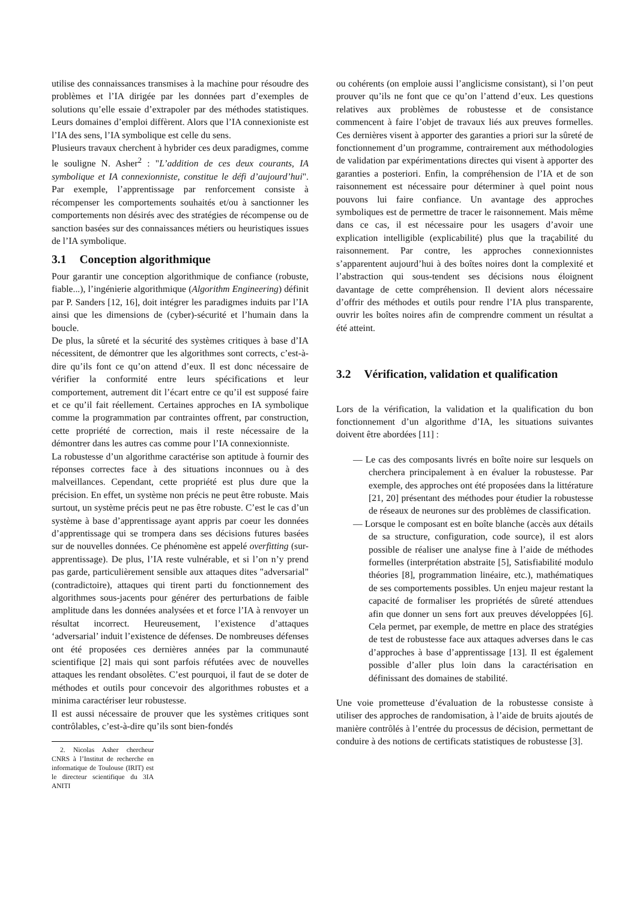utilise des connaissances transmises à la machine pour résoudre des problèmes et l’IA dirigée par les données part d’exemples de solutions qu’elle essaie d’extrapoler par des méthodes statistiques. Leurs domaines d’emploi diffèrent. Alors que l’IA connexioniste est l’IA des sens, l’IA symbolique est celle du sens.
Plusieurs travaux cherchent à hybrider ces deux paradigmes, comme le souligne N. Asher<sup>2</sup> : "L’addition de ces deux courants, IA symbolique et IA connexionniste, constitue le défi d’aujourd’hui". Par exemple, l’apprentissage par renforcement consiste à récompenser les comportements souhaités et/ou à sanctionner les comportements non désirés avec des stratégies de récompense ou de sanction basées sur des connaissances métiers ou heuristiques issues de l’IA symbolique.
3.1 Conception algorithmique
Pour garantir une conception algorithmique de confiance (robuste, fiable...), l’ingénierie algorithmique (Algorithm Engineering) définit par P. Sanders [12, 16], doit intégrer les paradigmes induits par l’IA ainsi que les dimensions de (cyber)-sécurité et l’humain dans la boucle.
De plus, la sûreté et la sécurité des systèmes critiques à base d’IA nécessitent, de démontrer que les algorithmes sont corrects, c’est-à-dire qu’ils font ce qu’on attend d’eux. Il est donc nécessaire de vérifier la conformité entre leurs spécifications et leur comportement, autrement dit l’écart entre ce qu’il est supposé faire et ce qu’il fait réellement. Certaines approches en IA symbolique comme la programmation par contraintes offrent, par construction, cette propriété de correction, mais il reste nécessaire de la démontrer dans les autres cas comme pour l’IA connexionniste.
La robustesse d’un algorithme caractérise son aptitude à fournir des réponses correctes face à des situations inconnues ou à des malveillances. Cependant, cette propriété est plus dure que la précision. En effet, un système non précis ne peut être robuste. Mais surtout, un système précis peut ne pas être robuste. C’est le cas d’un système à base d’apprentissage ayant appris par coeur les données d’apprentissage qui se trompera dans ses décisions futures basées sur de nouvelles données. Ce phénomène est appelé overfitting (sur-apprentissage). De plus, l’IA reste vulnérable, et si l’on n’y prend pas garde, particulièrement sensible aux attaques dites "adversarial" (contradictoire), attaques qui tirent parti du fonctionnement des algorithmes sous-jacents pour générer des perturbations de faible amplitude dans les données analysées et et force l’IA à renvoyer un résultat incorrect. Heureusement, l’existence d’attaques ‘adversarial’ induit l’existence de défenses. De nombreuses défenses ont été proposées ces dernières années par la communauté scientifique [2] mais qui sont parfois réfutées avec de nouvelles attaques les rendant obsolètes. C’est pourquoi, il faut de se doter de méthodes et outils pour concevoir des algorithmes robustes et a minima caractériser leur robustesse.
Il est aussi nécessaire de prouver que les systèmes critiques sont contrôlables, c’est-à-dire qu’ils sont bien-fondés
2. Nicolas Asher chercheur CNRS à l’Institut de recherche en informatique de Toulouse (IRIT) est le directeur scientifique du 3IA ANITI
ou cohérents (on emploie aussi l’anglicisme consistant), si l’on peut prouver qu’ils ne font que ce qu’on l’attend d’eux. Les questions relatives aux problèmes de robustesse et de consistance commencent à faire l’objet de travaux liés aux preuves formelles. Ces dernières visent à apporter des garanties a priori sur la sûreté de fonctionnement d’un programme, contrairement aux méthodologies de validation par expérimentations directes qui visent à apporter des garanties a posteriori. Enfin, la compréhension de l’IA et de son raisonnement est nécessaire pour déterminer à quel point nous pouvons lui faire confiance. Un avantage des approches symboliques est de permettre de tracer le raisonnement. Mais même dans ce cas, il est nécessaire pour les usagers d’avoir une explication intelligible (explicabilité) plus que la traçabilité du raisonnement. Par contre, les approches connexionnistes s’apparentent aujourd’hui à des boîtes noires dont la complexité et l’abstraction qui sous-tendent ses décisions nous éloignent davantage de cette compréhension. Il devient alors nécessaire d’offrir des méthodes et outils pour rendre l’IA plus transparente, ouvrir les boîtes noires afin de comprendre comment un résultat a été atteint.
3.2 Vérification, validation et qualification
Lors de la vérification, la validation et la qualification du bon fonctionnement d’un algorithme d’IA, les situations suivantes doivent être abordées [11] :
— Le cas des composants livrés en boîte noire sur lesquels on cherchera principalement à en évaluer la robustesse. Par exemple, des approches ont été proposées dans la littérature [21, 20] présentant des méthodes pour étudier la robustesse de réseaux de neurones sur des problèmes de classification.
— Lorsque le composant est en boîte blanche (accès aux détails de sa structure, configuration, code source), il est alors possible de réaliser une analyse fine à l’aide de méthodes formelles (interprétation abstraite [5], Satisfiabilité modulo théories [8], programmation linéaire, etc.), mathématiques de ses comportements possibles. Un enjeu majeur restant la capacité de formaliser les propriétés de sûreté attendues afin que donner un sens fort aux preuves développées [6]. Cela permet, par exemple, de mettre en place des stratégies de test de robustesse face aux attaques adverses dans le cas d’approches à base d’apprentissage [13]. Il est également possible d’aller plus loin dans la caractérisation en définissant des domaines de stabilité.
Une voie prometteuse d’évaluation de la robustesse consiste à utiliser des approches de randomisation, à l’aide de bruits ajoutés de manière contrôlés à l’entrée du processus de décision, permettant de conduire à des notions de certificats statistiques de robustesse [3].